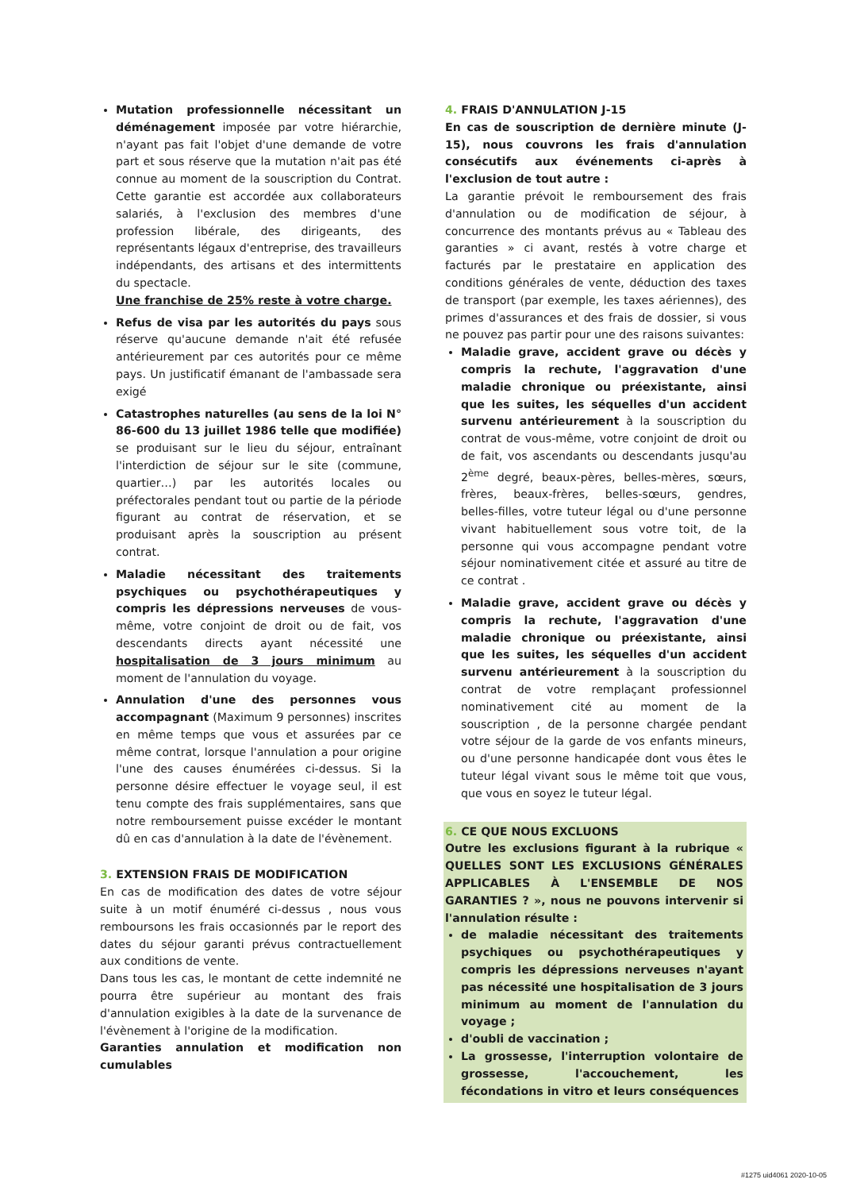Mutation professionnelle nécessitant un déménagement imposée par votre hiérarchie, n'ayant pas fait l'objet d'une demande de votre part et sous réserve que la mutation n'ait pas été connue au moment de la souscription du Contrat. Cette garantie est accordée aux collaborateurs salariés, à l'exclusion des membres d'une profession libérale, des dirigeants, des représentants légaux d'entreprise, des travailleurs indépendants, des artisans et des intermittents du spectacle.
Une franchise de 25% reste à votre charge.
Refus de visa par les autorités du pays sous réserve qu'aucune demande n'ait été refusée antérieurement par ces autorités pour ce même pays. Un justificatif émanant de l'ambassade sera exigé
Catastrophes naturelles (au sens de la loi N° 86-600 du 13 juillet 1986 telle que modifiée) se produisant sur le lieu du séjour, entraînant l'interdiction de séjour sur le site (commune, quartier…) par les autorités locales ou préfectorales pendant tout ou partie de la période figurant au contrat de réservation, et se produisant après la souscription au présent contrat.
Maladie nécessitant des traitements psychiques ou psychothérapeutiques y compris les dépressions nerveuses de vous-même, votre conjoint de droit ou de fait, vos descendants directs ayant nécessité une hospitalisation de 3 jours minimum au moment de l'annulation du voyage.
Annulation d'une des personnes vous accompagnant (Maximum 9 personnes) inscrites en même temps que vous et assurées par ce même contrat, lorsque l'annulation a pour origine l'une des causes énumérées ci-dessus. Si la personne désire effectuer le voyage seul, il est tenu compte des frais supplémentaires, sans que notre remboursement puisse excéder le montant dû en cas d'annulation à la date de l'évènement.
3. EXTENSION FRAIS DE MODIFICATION
En cas de modification des dates de votre séjour suite à un motif énuméré ci-dessus , nous vous remboursons les frais occasionnés par le report des dates du séjour garanti prévus contractuellement aux conditions de vente.
Dans tous les cas, le montant de cette indemnité ne pourra être supérieur au montant des frais d'annulation exigibles à la date de la survenance de l'évènement à l'origine de la modification.
Garanties annulation et modification non cumulables
4. FRAIS D'ANNULATION J-15
En cas de souscription de dernière minute (J-15), nous couvrons les frais d'annulation consécutifs aux événements ci-après à l'exclusion de tout autre :
La garantie prévoit le remboursement des frais d'annulation ou de modification de séjour, à concurrence des montants prévus au « Tableau des garanties » ci avant, restés à votre charge et facturés par le prestataire en application des conditions générales de vente, déduction des taxes de transport (par exemple, les taxes aériennes), des primes d'assurances et des frais de dossier, si vous ne pouvez pas partir pour une des raisons suivantes:
Maladie grave, accident grave ou décès y compris la rechute, l'aggravation d'une maladie chronique ou préexistante, ainsi que les suites, les séquelles d'un accident survenu antérieurement à la souscription du contrat de vous-même, votre conjoint de droit ou de fait, vos ascendants ou descendants jusqu'au 2<sup>ème</sup> degré, beaux-pères, belles-mères, sœurs, frères, beaux-frères, belles-sœurs, gendres, belles-filles, votre tuteur légal ou d'une personne vivant habituellement sous votre toit, de la personne qui vous accompagne pendant votre séjour nominativement citée et assuré au titre de ce contrat .
Maladie grave, accident grave ou décès y compris la rechute, l'aggravation d'une maladie chronique ou préexistante, ainsi que les suites, les séquelles d'un accident survenu antérieurement à la souscription du contrat de votre remplaçant professionnel nominativement cité au moment de la souscription , de la personne chargée pendant votre séjour de la garde de vos enfants mineurs, ou d'une personne handicapée dont vous êtes le tuteur légal vivant sous le même toit que vous, que vous en soyez le tuteur légal.
6. CE QUE NOUS EXCLUONS
Outre les exclusions figurant à la rubrique « QUELLES SONT LES EXCLUSIONS GÉNÉRALES APPLICABLES À L'ENSEMBLE DE NOS GARANTIES ? », nous ne pouvons intervenir si l'annulation résulte :
de maladie nécessitant des traitements psychiques ou psychothérapeutiques y compris les dépressions nerveuses n'ayant pas nécessité une hospitalisation de 3 jours minimum au moment de l'annulation du voyage ;
d'oubli de vaccination ;
La grossesse, l'interruption volontaire de grossesse, l'accouchement, les fécondations in vitro et leurs conséquences
#1275 uid4061 2020-10-05